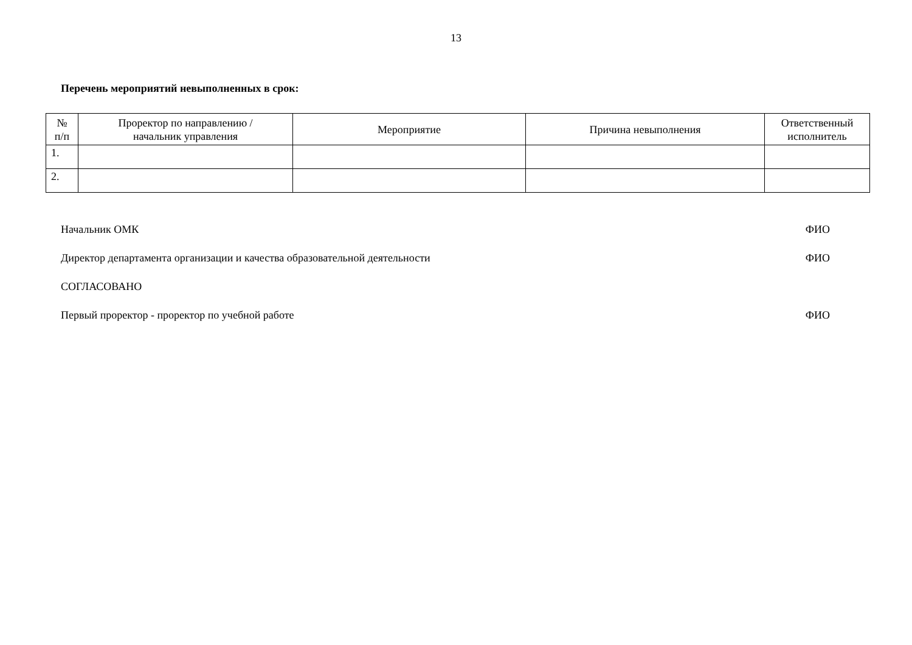13
Перечень мероприятий невыполненных в срок:
| № п/п | Проректор по направлению / начальник управления | Мероприятие | Причина невыполнения | Ответственный исполнитель |
| --- | --- | --- | --- | --- |
| 1. | | | | |
| 2. | | | | |
Начальник ОМК ФИО
Директор департамента организации и качества образовательной деятельности ФИО
СОГЛАСОВАНО
Первый проректор - проректор по учебной работе ФИО